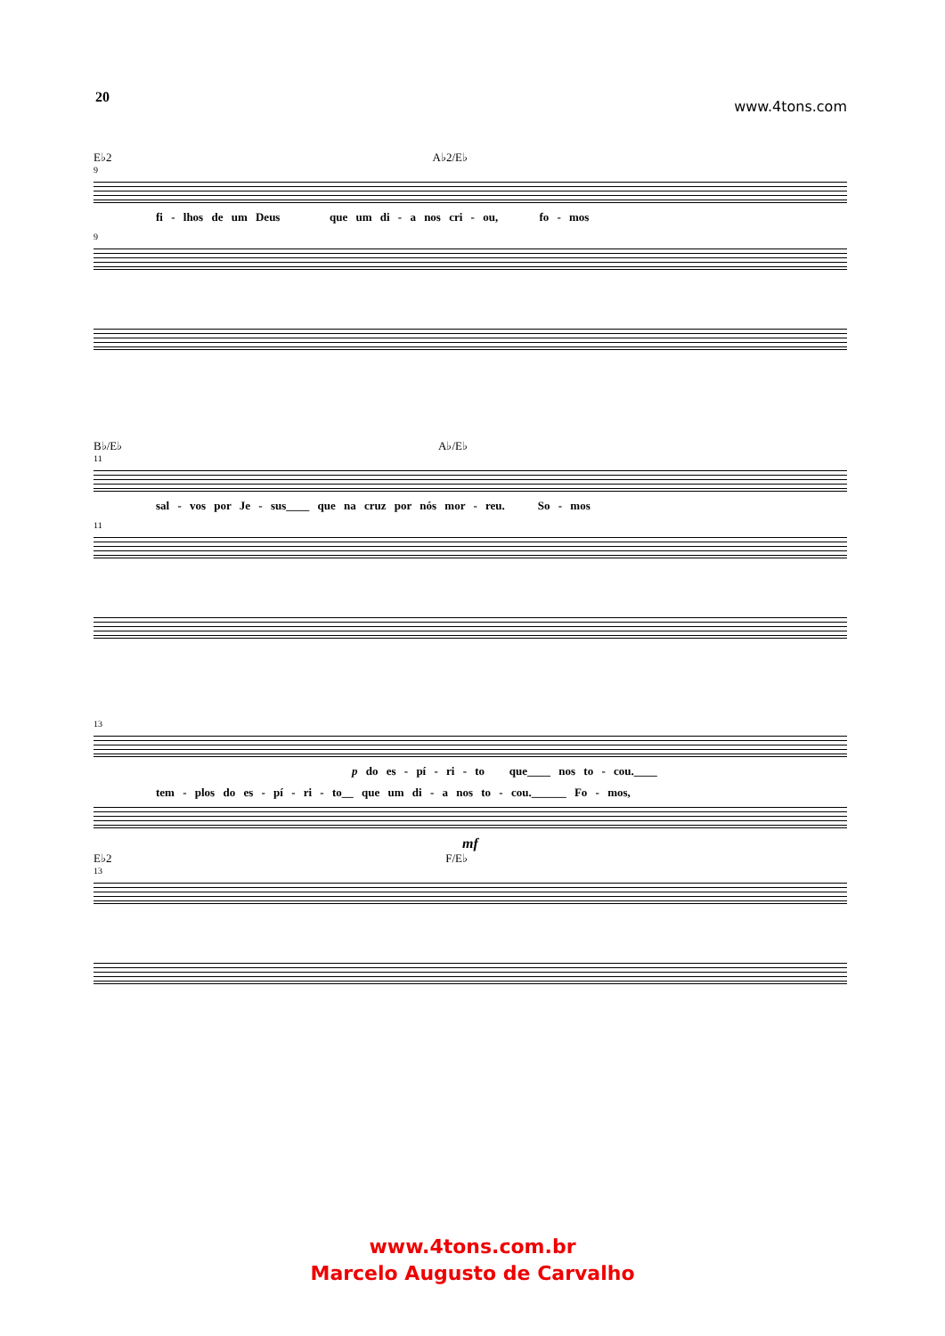20 www.4tons.com
E♭2 A♭2/E♭
9
fi - lhos de um Deus que um di - a nos cri - ou, fo - mos
9
B♭/E♭ A♭/E♭
11
sal - vos por Je - sus____ que na cruz por nós mor - reu. So - mos
11
13
p do es - pí - ri - to que____ nos to - cou.____
tem - plos do es - pí - ri - to__ que um di - a nos to - cou.______ Fo - mos,
mf
E♭2 F/E♭
13
www.4tons.com.br
Marcelo Augusto de Carvalho